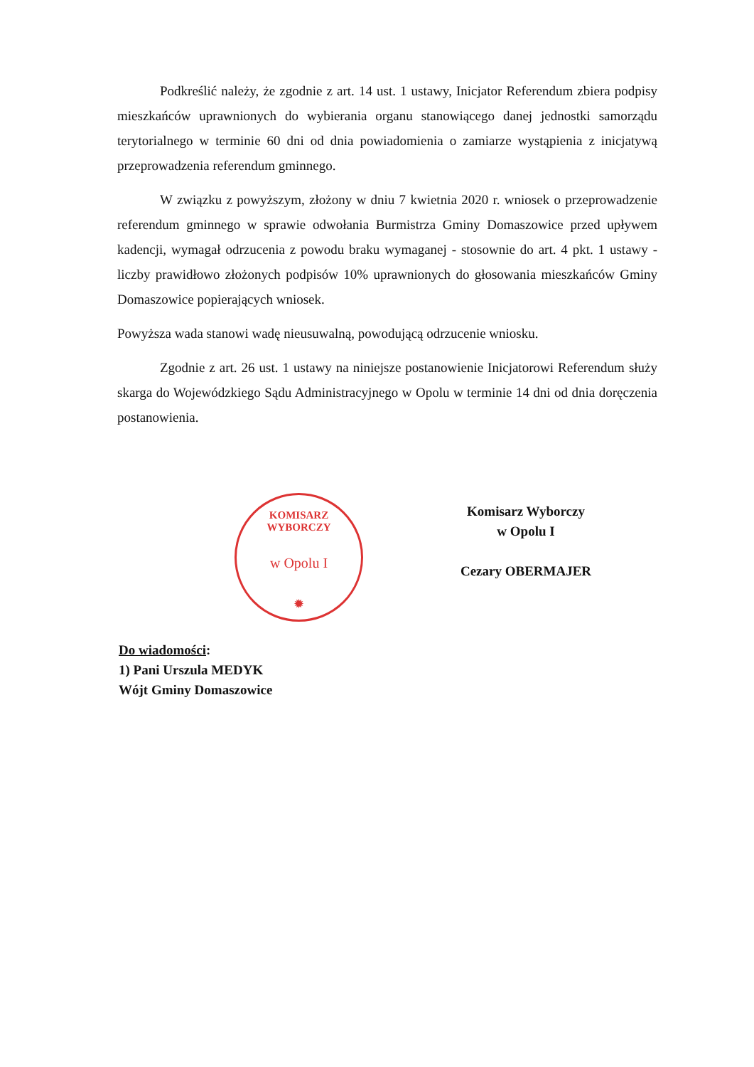Podkreślić należy, że zgodnie z art. 14 ust. 1 ustawy, Inicjator Referendum zbiera podpisy mieszkańców uprawnionych do wybierania organu stanowiącego danej jednostki samorządu terytorialnego w terminie 60 dni od dnia powiadomienia o zamiarze wystąpienia z inicjatywą przeprowadzenia referendum gminnego.
W związku z powyższym, złożony w dniu 7 kwietnia 2020 r. wniosek o przeprowadzenie referendum gminnego w sprawie odwołania Burmistrza Gminy Domaszowice przed upływem kadencji, wymagał odrzucenia z powodu braku wymaganej - stosownie do art. 4 pkt. 1 ustawy - liczby prawidłowo złożonych podpisów 10% uprawnionych do głosowania mieszkańców Gminy Domaszowice popierających wniosek.
Powyższa wada stanowi wadę nieusuwalną, powodującą odrzucenie wniosku.
Zgodnie z art. 26 ust. 1 ustawy na niniejsze postanowienie Inicjatorowi Referendum służy skarga do Wojewódzkiego Sądu Administracyjnego w Opolu w terminie 14 dni od dnia doręczenia postanowienia.
KOMISARZ WYBORCZY
w Opolu I
✹
Komisarz Wyborczy
w Opolu I
Cezary OBERMAJER
Do wiadomości:
1) Pani Urszula MEDYK
Wójt Gminy Domaszowice